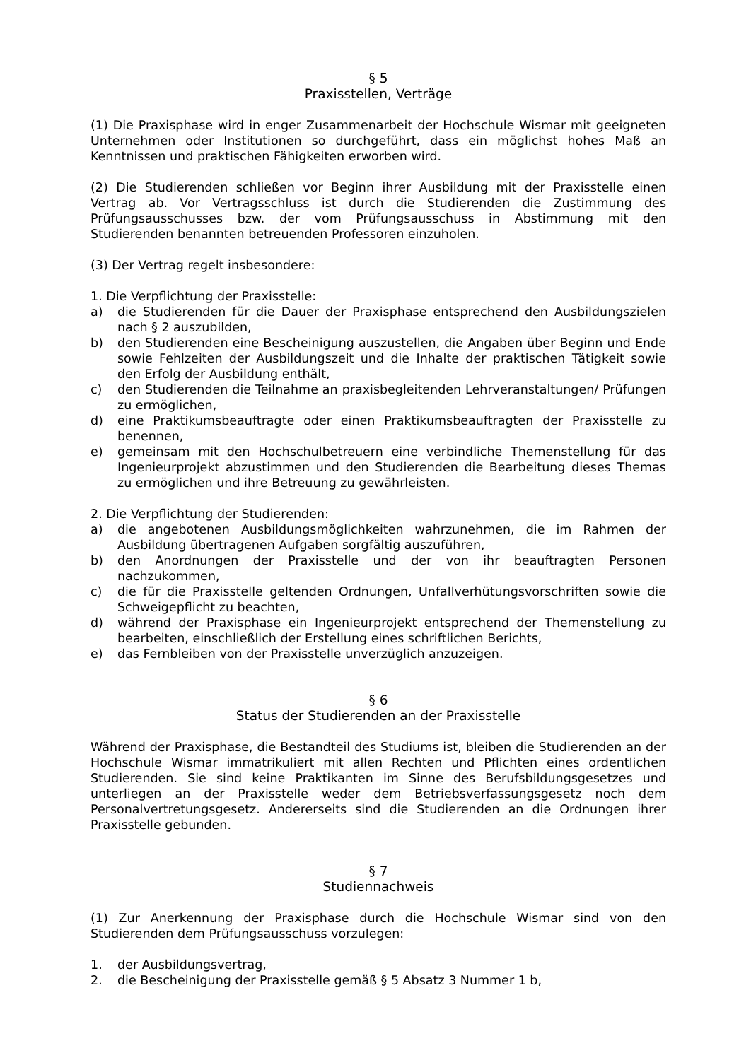§ 5
Praxisstellen, Verträge
(1) Die Praxisphase wird in enger Zusammenarbeit der Hochschule Wismar mit geeigneten Unternehmen oder Institutionen so durchgeführt, dass ein möglichst hohes Maß an Kenntnissen und praktischen Fähigkeiten erworben wird.
(2) Die Studierenden schließen vor Beginn ihrer Ausbildung mit der Praxisstelle einen Vertrag ab. Vor Vertragsschluss ist durch die Studierenden die Zustimmung des Prüfungsausschusses bzw. der vom Prüfungsausschuss in Abstimmung mit den Studierenden benannten betreuenden Professoren einzuholen.
(3) Der Vertrag regelt insbesondere:
1. Die Verpflichtung der Praxisstelle:
a) die Studierenden für die Dauer der Praxisphase entsprechend den Ausbildungszielen nach § 2 auszubilden,
b) den Studierenden eine Bescheinigung auszustellen, die Angaben über Beginn und Ende sowie Fehlzeiten der Ausbildungszeit und die Inhalte der praktischen Tätigkeit sowie den Erfolg der Ausbildung enthält,
c) den Studierenden die Teilnahme an praxisbegleitenden Lehrveranstaltungen/ Prüfungen zu ermöglichen,
d) eine Praktikumsbeauftragte oder einen Praktikumsbeauftragten der Praxisstelle zu benennen,
e) gemeinsam mit den Hochschulbetreuern eine verbindliche Themenstellung für das Ingenieurprojekt abzustimmen und den Studierenden die Bearbeitung dieses Themas zu ermöglichen und ihre Betreuung zu gewährleisten.
2. Die Verpflichtung der Studierenden:
a) die angebotenen Ausbildungsmöglichkeiten wahrzunehmen, die im Rahmen der Ausbildung übertragenen Aufgaben sorgfältig auszuführen,
b) den Anordnungen der Praxisstelle und der von ihr beauftragten Personen nachzukommen,
c) die für die Praxisstelle geltenden Ordnungen, Unfallverhütungsvorschriften sowie die Schweigepflicht zu beachten,
d) während der Praxisphase ein Ingenieurprojekt entsprechend der Themenstellung zu bearbeiten, einschließlich der Erstellung eines schriftlichen Berichts,
e) das Fernbleiben von der Praxisstelle unverzüglich anzuzeigen.
§ 6
Status der Studierenden an der Praxisstelle
Während der Praxisphase, die Bestandteil des Studiums ist, bleiben die Studierenden an der Hochschule Wismar immatrikuliert mit allen Rechten und Pflichten eines ordentlichen Studierenden. Sie sind keine Praktikanten im Sinne des Berufsbildungsgesetzes und unterliegen an der Praxisstelle weder dem Betriebsverfassungsgesetz noch dem Personalvertretungsgesetz. Andererseits sind die Studierenden an die Ordnungen ihrer Praxisstelle gebunden.
§ 7
Studiennachweis
(1) Zur Anerkennung der Praxisphase durch die Hochschule Wismar sind von den Studierenden dem Prüfungsausschuss vorzulegen:
1. der Ausbildungsvertrag,
2. die Bescheinigung der Praxisstelle gemäß § 5 Absatz 3 Nummer 1 b,